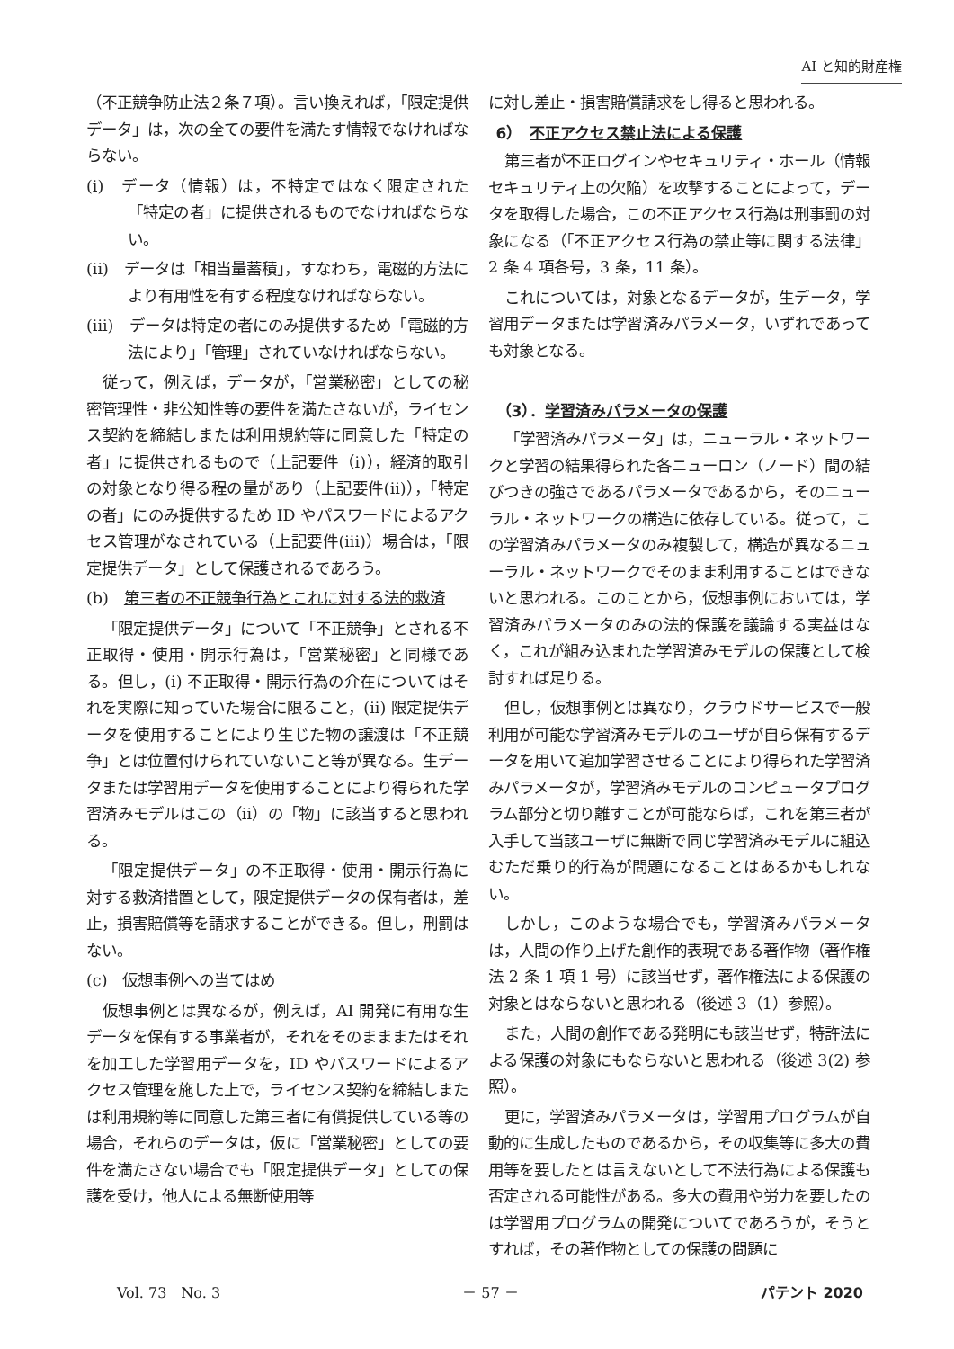AI と知的財産権
（不正競争防止法２条７項）。言い換えれば，「限定提供データ」は，次の全ての要件を満たす情報でなければならない。
(i)　データ（情報）は，不特定ではなく限定された「特定の者」に提供されるものでなければならない。
(ii)　データは「相当量蓄積」，すなわち，電磁的方法により有用性を有する程度なければならない。
(iii)　データは特定の者にのみ提供するため「電磁的方法により」「管理」されていなければならない。
従って，例えば，データが，「営業秘密」としての秘密管理性・非公知性等の要件を満たさないが，ライセンス契約を締結しまたは利用規約等に同意した「特定の者」に提供されるもので（上記要件（i)），経済的取引の対象となり得る程の量があり（上記要件(ii)），「特定の者」にのみ提供するため ID やパスワードによるアクセス管理がなされている（上記要件(iii)）場合は，「限定提供データ」として保護されるであろう。
(b)　第三者の不正競争行為とこれに対する法的救済
「限定提供データ」について「不正競争」とされる不正取得・使用・開示行為は，「営業秘密」と同様である。但し，(i) 不正取得・開示行為の介在についてはそれを実際に知っていた場合に限ること，(ii) 限定提供データを使用することにより生じた物の譲渡は「不正競争」とは位置付けられていないこと等が異なる。生データまたは学習用データを使用することにより得られた学習済みモデルはこの（ii）の「物」に該当すると思われる。
「限定提供データ」の不正取得・使用・開示行為に対する救済措置として，限定提供データの保有者は，差止，損害賠償等を請求することができる。但し，刑罰はない。
(c)　仮想事例への当てはめ
仮想事例とは異なるが，例えば，AI 開発に有用な生データを保有する事業者が，それをそのまままたはそれを加工した学習用データを，ID やパスワードによるアクセス管理を施した上で，ライセンス契約を締結しまたは利用規約等に同意した第三者に有償提供している等の場合，それらのデータは，仮に「営業秘密」としての要件を満たさない場合でも「限定提供データ」としての保護を受け，他人による無断使用等
に対し差止・損害賠償請求をし得ると思われる。
6）　不正アクセス禁止法による保護
第三者が不正ログインやセキュリティ・ホール（情報セキュリティ上の欠陥）を攻撃することによって，データを取得した場合，この不正アクセス行為は刑事罰の対象になる（「不正アクセス行為の禁止等に関する法律」2 条 4 項各号，3 条，11 条）。
これについては，対象となるデータが，生データ，学習用データまたは学習済みパラメータ，いずれであっても対象となる。
（3）．学習済みパラメータの保護
「学習済みパラメータ」は，ニューラル・ネットワークと学習の結果得られた各ニューロン（ノード）間の結びつきの強さであるパラメータであるから，そのニューラル・ネットワークの構造に依存している。従って，この学習済みパラメータのみ複製して，構造が異なるニューラル・ネットワークでそのまま利用することはできないと思われる。このことから，仮想事例においては，学習済みパラメータのみの法的保護を議論する実益はなく，これが組み込まれた学習済みモデルの保護として検討すれば足りる。
但し，仮想事例とは異なり，クラウドサービスで一般利用が可能な学習済みモデルのユーザが自ら保有するデータを用いて追加学習させることにより得られた学習済みパラメータが，学習済みモデルのコンピュータプログラム部分と切り離すことが可能ならば，これを第三者が入手して当該ユーザに無断で同じ学習済みモデルに組込むただ乗り的行為が問題になることはあるかもしれない。
しかし，このような場合でも，学習済みパラメータは，人間の作り上げた創作的表現である著作物（著作権法 2 条 1 項 1 号）に該当せず，著作権法による保護の対象とはならないと思われる（後述 3（1）参照）。
また，人間の創作である発明にも該当せず，特許法による保護の対象にもならないと思われる（後述 3(2) 参照）。
更に，学習済みパラメータは，学習用プログラムが自動的に生成したものであるから，その収集等に多大の費用等を要したとは言えないとして不法行為による保護も否定される可能性がある。多大の費用や労力を要したのは学習用プログラムの開発についてであろうが，そうとすれば，その著作物としての保護の問題に
Vol. 73　No. 3 － 57 － パテント 2020